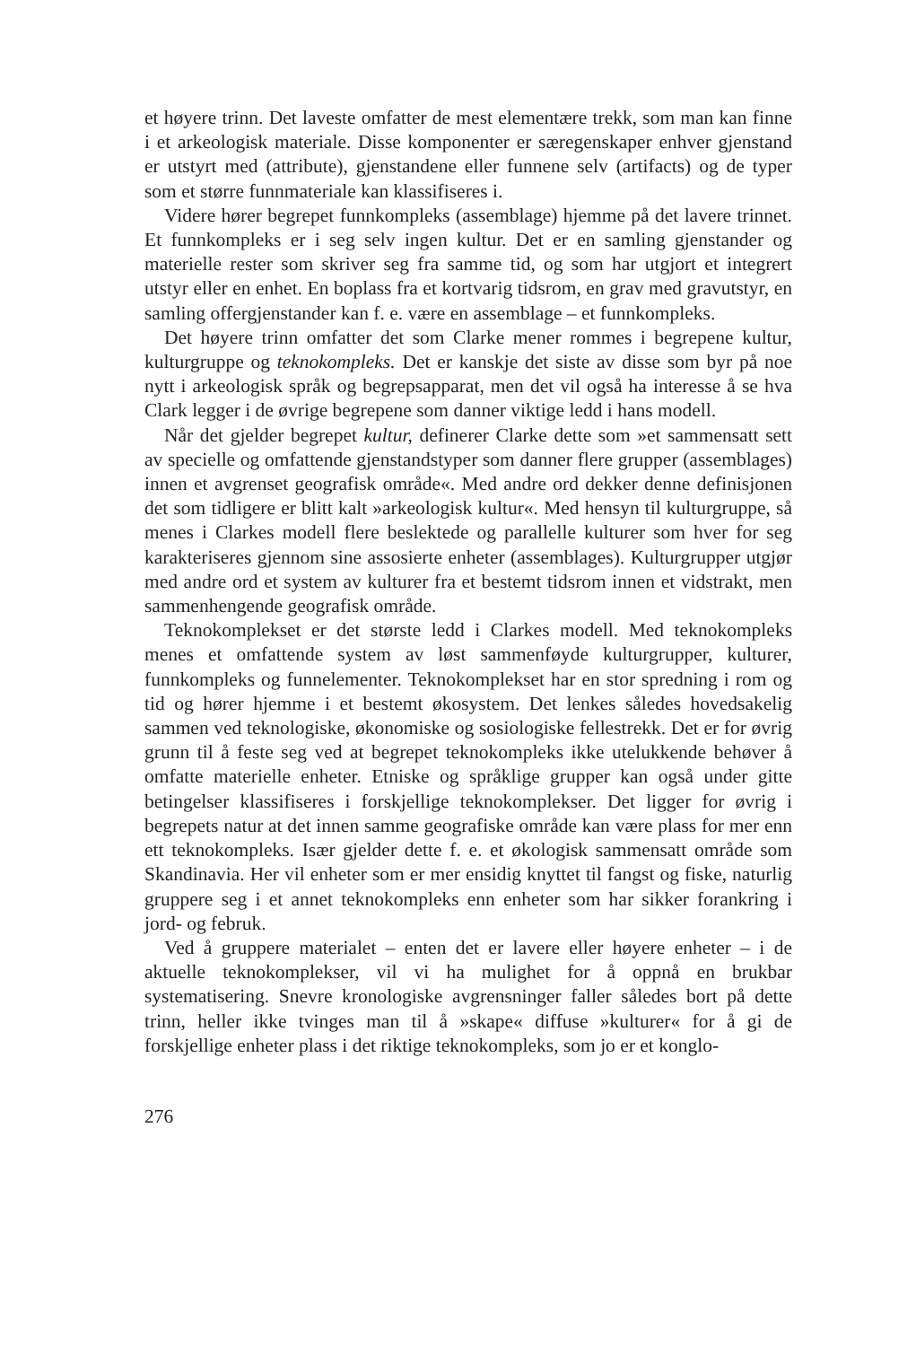et høyere trinn. Det laveste omfatter de mest elementære trekk, som man kan finne i et arkeologisk materiale. Disse komponenter er særegenskaper enhver gjenstand er utstyrt med (attribute), gjenstandene eller funnene selv (artifacts) og de typer som et større funnmateriale kan klassifiseres i.
Videre hører begrepet funnkompleks (assemblage) hjemme på det lavere trinnet. Et funnkompleks er i seg selv ingen kultur. Det er en samling gjenstander og materielle rester som skriver seg fra samme tid, og som har utgjort et integrert utstyr eller en enhet. En boplass fra et kortvarig tidsrom, en grav med gravutstyr, en samling offergjenstander kan f. e. være en assemblage – et funnkompleks.
Det høyere trinn omfatter det som Clarke mener rommes i begrepene kultur, kulturgruppe og teknokompleks. Det er kanskje det siste av disse som byr på noe nytt i arkeologisk språk og begrepsapparat, men det vil også ha interesse å se hva Clark legger i de øvrige begrepene som danner viktige ledd i hans modell.
Når det gjelder begrepet kultur, definerer Clarke dette som »et sammensatt sett av specielle og omfattende gjenstandstyper som danner flere grupper (assemblages) innen et avgrenset geografisk område«. Med andre ord dekker denne definisjonen det som tidligere er blitt kalt »arkeologisk kultur«. Med hensyn til kulturgruppe, så menes i Clarkes modell flere beslektede og parallelle kulturer som hver for seg karakteriseres gjennom sine assosierte enheter (assemblages). Kulturgrupper utgjør med andre ord et system av kulturer fra et bestemt tidsrom innen et vidstrakt, men sammenhengende geografisk område.
Teknokomplekset er det største ledd i Clarkes modell. Med teknokompleks menes et omfattende system av løst sammenføyde kulturgrupper, kulturer, funnkompleks og funnelementer. Teknokomplekset har en stor spredning i rom og tid og hører hjemme i et bestemt økosystem. Det lenkes således hovedsakelig sammen ved teknologiske, økonomiske og sosiologiske fellestrekk. Det er for øvrig grunn til å feste seg ved at begrepet teknokompleks ikke utelukkende behøver å omfatte materielle enheter. Etniske og språklige grupper kan også under gitte betingelser klassifiseres i forskjellige teknokomplekser. Det ligger for øvrig i begrepets natur at det innen samme geografiske område kan være plass for mer enn ett teknokompleks. Især gjelder dette f. e. et økologisk sammensatt område som Skandinavia. Her vil enheter som er mer ensidig knyttet til fangst og fiske, naturlig gruppere seg i et annet teknokompleks enn enheter som har sikker forankring i jord- og februk.
Ved å gruppere materialet – enten det er lavere eller høyere enheter – i de aktuelle teknokomplekser, vil vi ha mulighet for å oppnå en brukbar systematisering. Snevre kronologiske avgrensninger faller således bort på dette trinn, heller ikke tvinges man til å »skape« diffuse »kulturer« for å gi de forskjellige enheter plass i det riktige teknokompleks, som jo er et konglo-
276